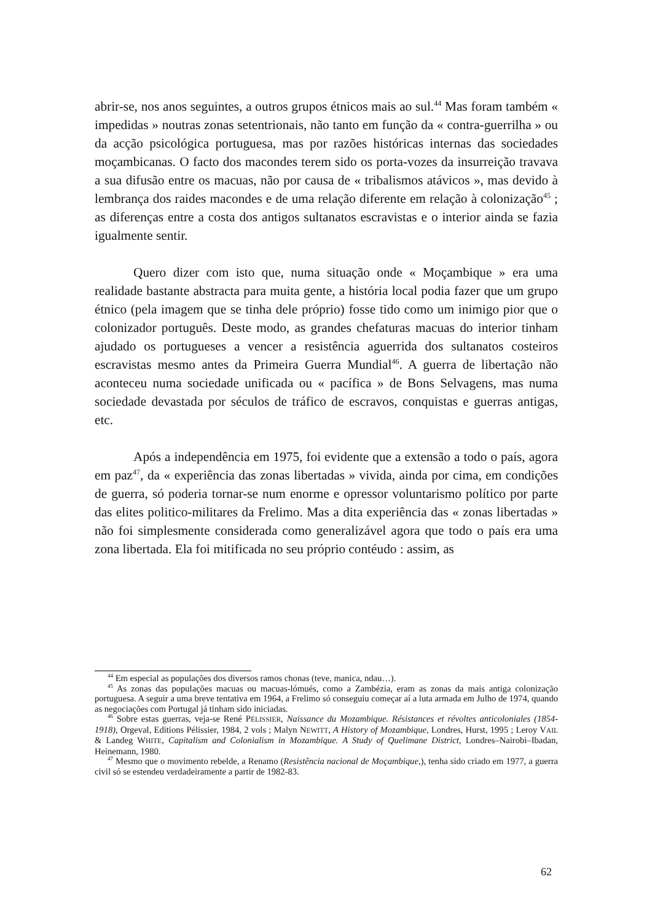abrir-se, nos anos seguintes, a outros grupos étnicos mais ao sul.<sup>44</sup> Mas foram também « impedidas » noutras zonas setentrionais, não tanto em função da « contra-guerrilha » ou da acção psicológica portuguesa, mas por razões históricas internas das sociedades moçambicanas. O facto dos macondes terem sido os porta-vozes da insurreição travava a sua difusão entre os macuas, não por causa de « tribalismos atávicos », mas devido à lembrança dos raides macondes e de uma relação diferente em relação à colonização<sup>45</sup> ; as diferenças entre a costa dos antigos sultanatos escravistas e o interior ainda se fazia igualmente sentir.
Quero dizer com isto que, numa situação onde « Moçambique » era uma realidade bastante abstracta para muita gente, a história local podia fazer que um grupo étnico (pela imagem que se tinha dele próprio) fosse tido como um inimigo pior que o colonizador português. Deste modo, as grandes chefaturas macuas do interior tinham ajudado os portugueses a vencer a resistência aguerrida dos sultanatos costeiros escravistas mesmo antes da Primeira Guerra Mundial<sup>46</sup>. A guerra de libertação não aconteceu numa sociedade unificada ou « pacífica » de Bons Selvagens, mas numa sociedade devastada por séculos de tráfico de escravos, conquistas e guerras antigas, etc.
Após a independência em 1975, foi evidente que a extensão a todo o país, agora em paz<sup>47</sup>, da « experiência das zonas libertadas » vivida, ainda por cima, em condições de guerra, só poderia tornar-se num enorme e opressor voluntarismo político por parte das elites politico-militares da Frelimo. Mas a dita experiência das « zonas libertadas » não foi simplesmente considerada como generalizável agora que todo o país era uma zona libertada. Ela foi mitificada no seu próprio contéudo : assim, as
<sup>44</sup> Em especial as populações dos diversos ramos chonas (teve, manica, ndau…).
<sup>45</sup> As zonas das populações macuas ou macuas-lómués, como a Zambézia, eram as zonas da mais antiga colonização portuguesa. A seguir a uma breve tentativa em 1964, a Frelimo só conseguiu começar aí a luta armada em Julho de 1974, quando as negociações com Portugal já tinham sido iniciadas.
<sup>46</sup> Sobre estas guerras, veja-se René PÉLISSIER, Naissance du Mozambique. Résistances et révoltes anticoloniales (1854-1918), Orgeval, Editions Pélissier, 1984, 2 vols ; Malyn NEWITT, A History of Mozambique, Londres, Hurst, 1995 ; Leroy VAIL & Landeg WHITE, Capitalism and Colonialism in Mozambique. A Study of Quelimane District, Londres–Nairobi–Ibadan, Heinemann, 1980.
<sup>47</sup> Mesmo que o movimento rebelde, a Renamo (Resistência nacional de Moçambique,), tenha sido criado em 1977, a guerra civil só se estendeu verdadeiramente a partir de 1982-83.
62